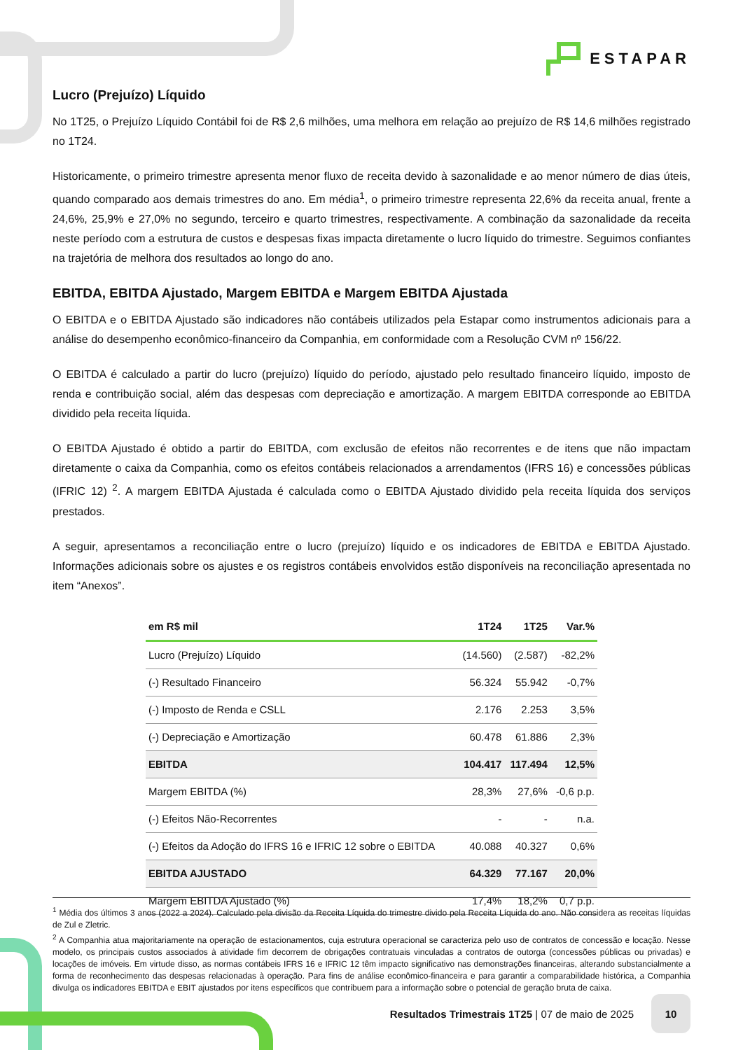ESTAPAR
Lucro (Prejuízo) Líquido
No 1T25, o Prejuízo Líquido Contábil foi de R$ 2,6 milhões, uma melhora em relação ao prejuízo de R$ 14,6 milhões registrado no 1T24.
Historicamente, o primeiro trimestre apresenta menor fluxo de receita devido à sazonalidade e ao menor número de dias úteis, quando comparado aos demais trimestres do ano. Em média<sup>1</sup>, o primeiro trimestre representa 22,6% da receita anual, frente a 24,6%, 25,9% e 27,0% no segundo, terceiro e quarto trimestres, respectivamente. A combinação da sazonalidade da receita neste período com a estrutura de custos e despesas fixas impacta diretamente o lucro líquido do trimestre. Seguimos confiantes na trajetória de melhora dos resultados ao longo do ano.
EBITDA, EBITDA Ajustado, Margem EBITDA e Margem EBITDA Ajustada
O EBITDA e o EBITDA Ajustado são indicadores não contábeis utilizados pela Estapar como instrumentos adicionais para a análise do desempenho econômico-financeiro da Companhia, em conformidade com a Resolução CVM nº 156/22.
O EBITDA é calculado a partir do lucro (prejuízo) líquido do período, ajustado pelo resultado financeiro líquido, imposto de renda e contribuição social, além das despesas com depreciação e amortização. A margem EBITDA corresponde ao EBITDA dividido pela receita líquida.
O EBITDA Ajustado é obtido a partir do EBITDA, com exclusão de efeitos não recorrentes e de itens que não impactam diretamente o caixa da Companhia, como os efeitos contábeis relacionados a arrendamentos (IFRS 16) e concessões públicas (IFRIC 12) <sup>2</sup>. A margem EBITDA Ajustada é calculada como o EBITDA Ajustado dividido pela receita líquida dos serviços prestados.
A seguir, apresentamos a reconciliação entre o lucro (prejuízo) líquido e os indicadores de EBITDA e EBITDA Ajustado. Informações adicionais sobre os ajustes e os registros contábeis envolvidos estão disponíveis na reconciliação apresentada no item “Anexos”.
| em R$ mil | 1T24 | 1T25 | Var.% |
| --- | --- | --- | --- |
| Lucro (Prejuízo) Líquido | (14.560) | (2.587) | -82,2% |
| (-) Resultado Financeiro | 56.324 | 55.942 | -0,7% |
| (-) Imposto de Renda e CSLL | 2.176 | 2.253 | 3,5% |
| (-) Depreciação e Amortização | 60.478 | 61.886 | 2,3% |
| EBITDA | 104.417 | 117.494 | 12,5% |
| Margem EBITDA (%) | 28,3% | 27,6% | -0,6 p.p. |
| (-) Efeitos Não-Recorrentes | - | - | n.a. |
| (-) Efeitos da Adoção do IFRS 16 e IFRIC 12 sobre o EBITDA | 40.088 | 40.327 | 0,6% |
| EBITDA AJUSTADO | 64.329 | 77.167 | 20,0% |
| Margem EBITDA Ajustado (%) | 17,4% | 18,2% | 0,7 p.p. |
<sup>1</sup> Média dos últimos 3 anos (2022 a 2024). Calculado pela divisão da Receita Líquida do trimestre divido pela Receita Líquida do ano. Não considera as receitas líquidas de Zul e Zletric.
<sup>2</sup> A Companhia atua majoritariamente na operação de estacionamentos, cuja estrutura operacional se caracteriza pelo uso de contratos de concessão e locação. Nesse modelo, os principais custos associados à atividade fim decorrem de obrigações contratuais vinculadas a contratos de outorga (concessões públicas ou privadas) e locações de imóveis. Em virtude disso, as normas contábeis IFRS 16 e IFRIC 12 têm impacto significativo nas demonstrações financeiras, alterando substancialmente a forma de reconhecimento das despesas relacionadas à operação. Para fins de análise econômico-financeira e para garantir a comparabilidade histórica, a Companhia divulga os indicadores EBITDA e EBIT ajustados por itens específicos que contribuem para a informação sobre o potencial de geração bruta de caixa.
Resultados Trimestrais 1T25 | 07 de maio de 2025
10